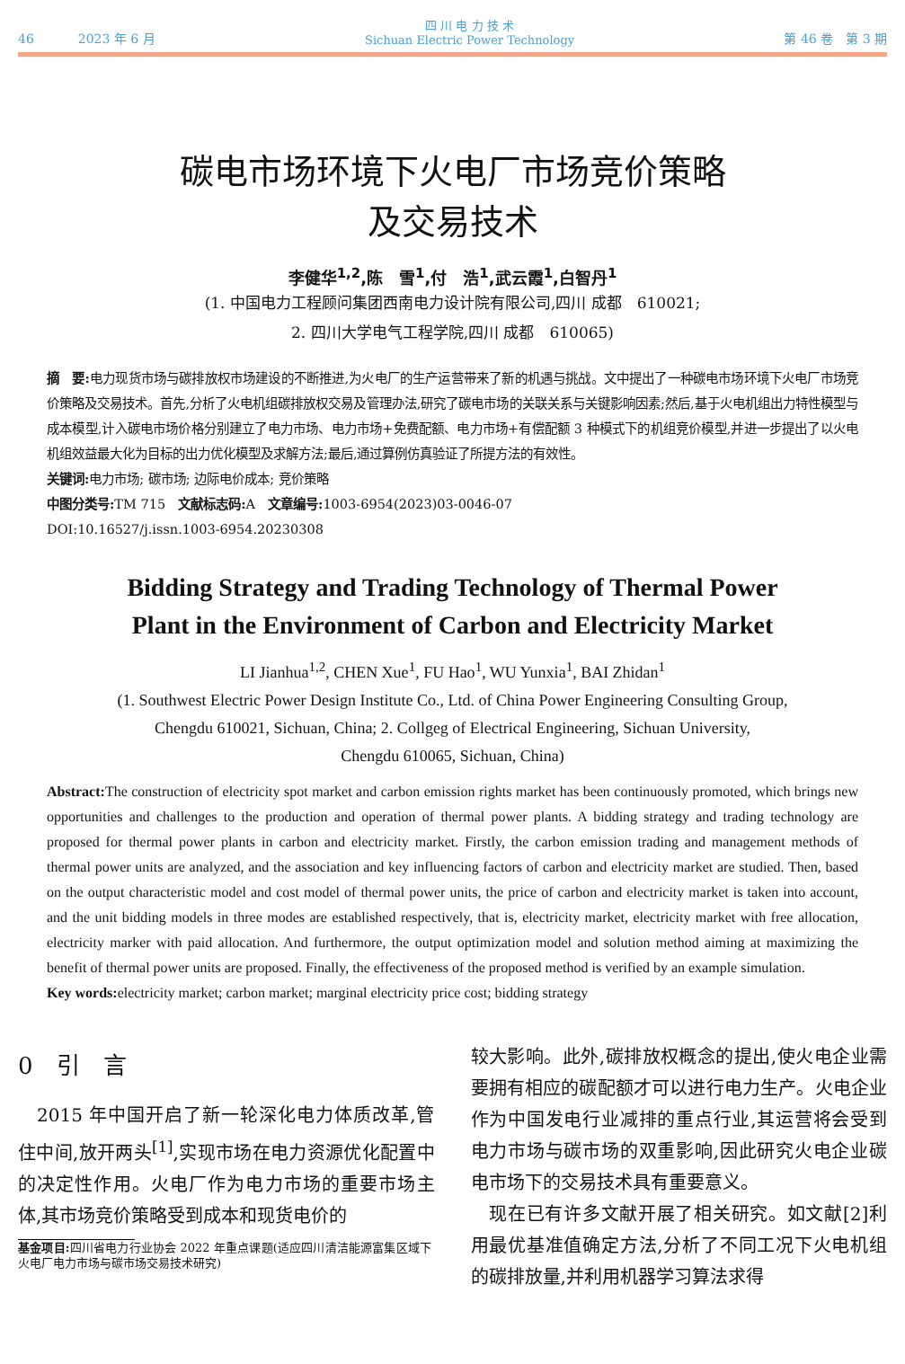46 2023 年 6 月 四 川 电 力 技 术
Sichuan Electric Power Technology 第 46 卷　第 3 期
碳电市场环境下火电厂市场竞价策略
及交易技术
李健华<sup>1,2</sup>,陈　雪<sup>1</sup>,付　浩<sup>1</sup>,武云霞<sup>1</sup>,白智丹<sup>1</sup>
(1. 中国电力工程顾问集团西南电力设计院有限公司,四川 成都　610021;
2. 四川大学电气工程学院,四川 成都　610065)
摘　要: 电力现货市场与碳排放权市场建设的不断推进,为火电厂的生产运营带来了新的机遇与挑战。文中提出了一种碳电市场环境下火电厂市场竞价策略及交易技术。首先,分析了火电机组碳排放权交易及管理办法,研究了碳电市场的关联关系与关键影响因素;然后,基于火电机组出力特性模型与成本模型,计入碳电市场价格分别建立了电力市场、电力市场+免费配额、电力市场+有偿配额 3 种模式下的机组竞价模型,并进一步提出了以火电机组效益最大化为目标的出力优化模型及求解方法;最后,通过算例仿真验证了所提方法的有效性。
关键词: 电力市场; 碳市场; 边际电价成本; 竞价策略
中图分类号: TM 715　文献标志码: A　文章编号: 1003-6954(2023)03-0046-07
DOI:10.16527/j.issn.1003-6954.20230308
Bidding Strategy and Trading Technology of Thermal Power
Plant in the Environment of Carbon and Electricity Market
LI Jianhua<sup>1,2</sup>, CHEN Xue<sup>1</sup>, FU Hao<sup>1</sup>, WU Yunxia<sup>1</sup>, BAI Zhidan<sup>1</sup>
(1. Southwest Electric Power Design Institute Co., Ltd. of China Power Engineering Consulting Group,
Chengdu 610021, Sichuan, China; 2. Collgeg of Electrical Engineering, Sichuan University,
Chengdu 610065, Sichuan, China)
Abstract: The construction of electricity spot market and carbon emission rights market has been continuously promoted, which brings new opportunities and challenges to the production and operation of thermal power plants. A bidding strategy and trading technology are proposed for thermal power plants in carbon and electricity market. Firstly, the carbon emission trading and management methods of thermal power units are analyzed, and the association and key influencing factors of carbon and electricity market are studied. Then, based on the output characteristic model and cost model of thermal power units, the price of carbon and electricity market is taken into account, and the unit bidding models in three modes are established respectively, that is, electricity market, electricity market with free allocation, electricity marker with paid allocation. And furthermore, the output optimization model and solution method aiming at maximizing the benefit of thermal power units are proposed. Finally, the effectiveness of the proposed method is verified by an example simulation.
Key words: electricity market; carbon market; marginal electricity price cost; bidding strategy
0　引　言
　2015 年中国开启了新一轮深化电力体质改革,管住中间,放开两头<sup>[1]</sup>,实现市场在电力资源优化配置中的决定性作用。火电厂作为电力市场的重要市场主体,其市场竞价策略受到成本和现货电价的
基金项目: 四川省电力行业协会 2022 年重点课题(适应四川清洁能源富集区域下火电厂电力市场与碳市场交易技术研究)
较大影响。此外,碳排放权概念的提出,使火电企业需要拥有相应的碳配额才可以进行电力生产。火电企业作为中国发电行业减排的重点行业,其运营将会受到电力市场与碳市场的双重影响,因此研究火电企业碳电市场下的交易技术具有重要意义。
　现在已有许多文献开展了相关研究。如文献[2]利用最优基准值确定方法,分析了不同工况下火电机组的碳排放量,并利用机器学习算法求得